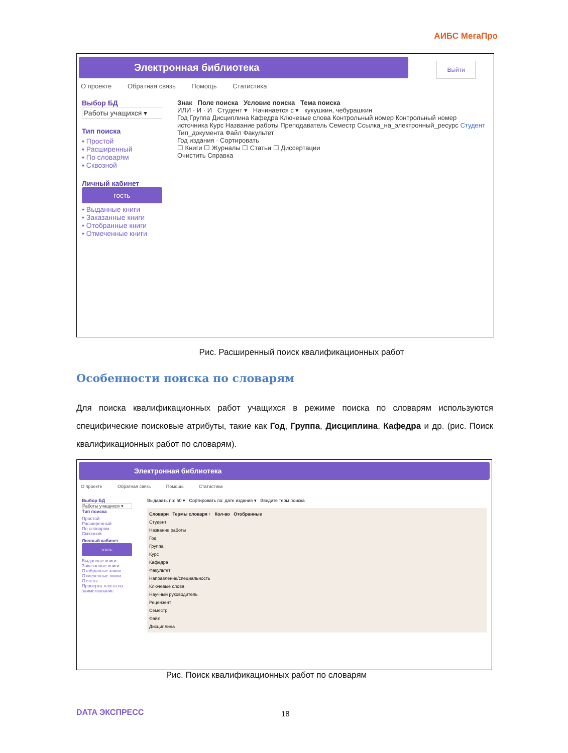АИБС МегаПро
Электронная библиотека
Выйти
О проекте Обратная связь Помощь Статистика
Выбор БД
Работы учащихся ▾
Тип поиска
▪ Простой
▪ Расширенный
▪ По словарям
▪ Сквозной
Личный кабинет
гость
• Выданные книги
• Заказанные книги
• Отобранные книги
• Отмеченные книги
Знак Поле поиска Условие поиска Тема поиска
ИЛИ · И · И Студент ▾ Начинается с ▾ кукушкин, чебурашкин
Год Группа Дисциплина Кафедра Ключевые слова Контрольный номер Контрольный номер источника Курс Название работы Преподаватель Семестр Ссылка_на_электронный_ресурс Студент Тип_документа Файл Факультет
Год издания · Сортировать
☐ Книги ☐ Журналы ☐ Статьи ☐ Диссертации
Очистить Справка
Рис. Расширенный поиск квалификационных работ
Особенности поиска по словарям
Для поиска квалификационных работ учащихся в режиме поиска по словарям используются специфические поисковые атрибуты, такие как Год, Группа, Дисциплина, Кафедра и др. (рис. Поиск квалификационных работ по словарям).
Электронная библиотека
О проекте Обратная связь Помощь Статистика
Выбор БД
Работы учащихся ▾
Тип поиска
Простой
Расширенный
По словарям
Сквозной
Личный кабинет
гость
Выданные книги
Заказанные книги
Отобранные книги
Отмеченные книги
Отчеты
Проверка текста на заимствование
Выдавать по: 50 ▾ Сортировать по: дате издания ▾ Введите терм поиска
Словари Термы словаря ↑ Кол-во Отобранные
Студент
Название работы
Год
Группа
Курс
Кафедра
Факультет
Направление/специальность
Ключевые слова
Научный руководитель
Рецензент
Семестр
Файл
Дисциплина
Рис. Поиск квалификационных работ по словарям
DATA ЭКСПРЕСС 18